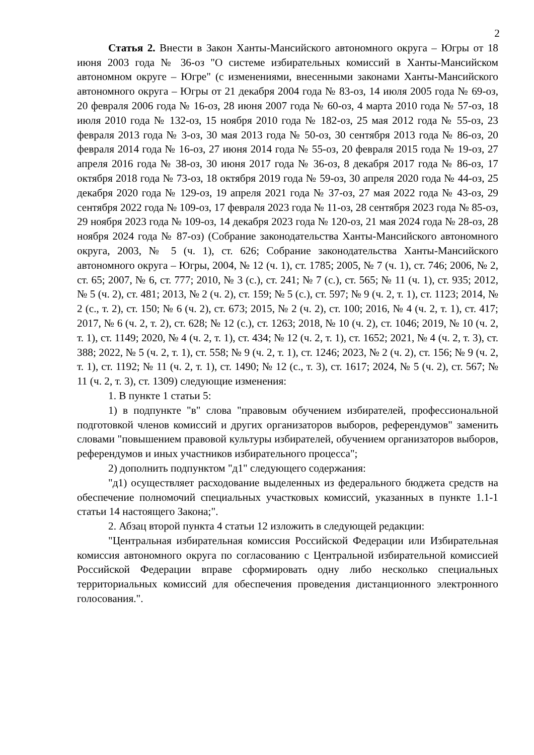2
Статья 2. Внести в Закон Ханты-Мансийского автономного округа – Югры от 18 июня 2003 года № 36-оз "О системе избирательных комиссий в Ханты-Мансийском автономном округе – Югре" (с изменениями, внесенными законами Ханты-Мансийского автономного округа – Югры от 21 декабря 2004 года № 83-оз, 14 июля 2005 года № 69-оз, 20 февраля 2006 года № 16-оз, 28 июня 2007 года № 60-оз, 4 марта 2010 года № 57-оз, 18 июля 2010 года № 132-оз, 15 ноября 2010 года № 182-оз, 25 мая 2012 года № 55-оз, 23 февраля 2013 года № 3-оз, 30 мая 2013 года № 50-оз, 30 сентября 2013 года № 86-оз, 20 февраля 2014 года № 16-оз, 27 июня 2014 года № 55-оз, 20 февраля 2015 года № 19-оз, 27 апреля 2016 года № 38-оз, 30 июня 2017 года № 36-оз, 8 декабря 2017 года № 86-оз, 17 октября 2018 года № 73-оз, 18 октября 2019 года № 59-оз, 30 апреля 2020 года № 44-оз, 25 декабря 2020 года № 129-оз, 19 апреля 2021 года № 37-оз, 27 мая 2022 года № 43-оз, 29 сентября 2022 года № 109-оз, 17 февраля 2023 года № 11-оз, 28 сентября 2023 года № 85-оз, 29 ноября 2023 года № 109-оз, 14 декабря 2023 года № 120-оз, 21 мая 2024 года № 28-оз, 28 ноября 2024 года № 87-оз) (Собрание законодательства Ханты-Мансийского автономного округа, 2003, № 5 (ч. 1), ст. 626; Собрание законодательства Ханты-Мансийского автономного округа – Югры, 2004, № 12 (ч. 1), ст. 1785; 2005, № 7 (ч. 1), ст. 746; 2006, № 2, ст. 65; 2007, № 6, ст. 777; 2010, № 3 (с.), ст. 241; № 7 (с.), ст. 565; № 11 (ч. 1), ст. 935; 2012, № 5 (ч. 2), ст. 481; 2013, № 2 (ч. 2), ст. 159; № 5 (с.), ст. 597; № 9 (ч. 2, т. 1), ст. 1123; 2014, № 2 (с., т. 2), ст. 150; № 6 (ч. 2), ст. 673; 2015, № 2 (ч. 2), ст. 100; 2016, № 4 (ч. 2, т. 1), ст. 417; 2017, № 6 (ч. 2, т. 2), ст. 628; № 12 (с.), ст. 1263; 2018, № 10 (ч. 2), ст. 1046; 2019, № 10 (ч. 2, т. 1), ст. 1149; 2020, № 4 (ч. 2, т. 1), ст. 434; № 12 (ч. 2, т. 1), ст. 1652; 2021, № 4 (ч. 2, т. 3), ст. 388; 2022, № 5 (ч. 2, т. 1), ст. 558; № 9 (ч. 2, т. 1), ст. 1246; 2023, № 2 (ч. 2), ст. 156; № 9 (ч. 2, т. 1), ст. 1192; № 11 (ч. 2, т. 1), ст. 1490; № 12 (с., т. 3), ст. 1617; 2024, № 5 (ч. 2), ст. 567; № 11 (ч. 2, т. 3), ст. 1309) следующие изменения:
1. В пункте 1 статьи 5:
1) в подпункте "в" слова "правовым обучением избирателей, профессиональной подготовкой членов комиссий и других организаторов выборов, референдумов" заменить словами "повышением правовой культуры избирателей, обучением организаторов выборов, референдумов и иных участников избирательного процесса";
2) дополнить подпунктом "д1" следующего содержания:
"д1) осуществляет расходование выделенных из федерального бюджета средств на обеспечение полномочий специальных участковых комиссий, указанных в пункте 1.1-1 статьи 14 настоящего Закона;".
2. Абзац второй пункта 4 статьи 12 изложить в следующей редакции:
"Центральная избирательная комиссия Российской Федерации или Избирательная комиссия автономного округа по согласованию с Центральной избирательной комиссией Российской Федерации вправе сформировать одну либо несколько специальных территориальных комиссий для обеспечения проведения дистанционного электронного голосования.".